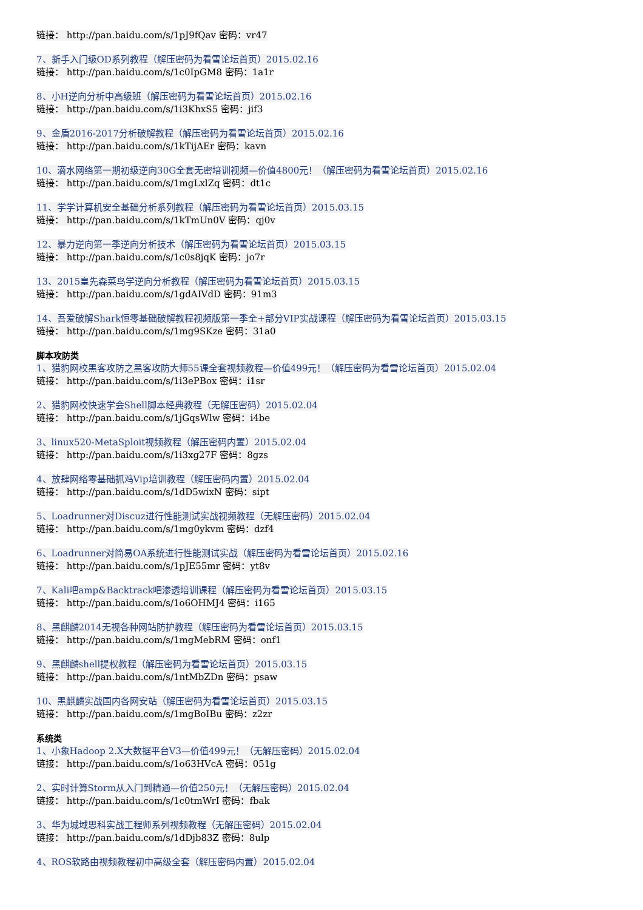链接： http://pan.baidu.com/s/1pJ9fQav 密码：vr47
7、新手入门级OD系列教程（解压密码为看雪论坛首页）2015.02.16
链接： http://pan.baidu.com/s/1c0IpGM8 密码：1a1r
8、小H逆向分析中高级班（解压密码为看雪论坛首页）2015.02.16
链接： http://pan.baidu.com/s/1i3KhxS5 密码：jif3
9、金盾2016-2017分析破解教程（解压密码为看雪论坛首页）2015.02.16
链接： http://pan.baidu.com/s/1kTijAEr 密码：kavn
10、滴水网络第一期初级逆向30G全套无密培训视频—价值4800元！（解压密码为看雪论坛首页）2015.02.16
链接： http://pan.baidu.com/s/1mgLxlZq 密码：dt1c
11、学学计算机安全基础分析系列教程（解压密码为看雪论坛首页）2015.03.15
链接： http://pan.baidu.com/s/1kTmUn0V 密码：qj0v
12、暴力逆向第一季逆向分析技术（解压密码为看雪论坛首页）2015.03.15
链接： http://pan.baidu.com/s/1c0s8jqK 密码：jo7r
13、2015皇先森菜鸟学逆向分析教程（解压密码为看雪论坛首页）2015.03.15
链接： http://pan.baidu.com/s/1gdAIVdD 密码：91m3
14、吾爱破解Shark恒零基础破解教程视频版第一季全+部分VIP实战课程（解压密码为看雪论坛首页）2015.03.15
链接： http://pan.baidu.com/s/1mg9SKze 密码：31a0
脚本攻防类
1、猎豹网校黑客攻防之黑客攻防大师55课全套视频教程—价值499元！（解压密码为看雪论坛首页）2015.02.04
链接： http://pan.baidu.com/s/1i3ePBox 密码：i1sr
2、猎豹网校快速学会Shell脚本经典教程（无解压密码）2015.02.04
链接： http://pan.baidu.com/s/1jGqsWlw 密码：i4be
3、linux520-MetaSploit视频教程（解压密码内置）2015.02.04
链接： http://pan.baidu.com/s/1i3xg27F 密码：8gzs
4、放肆网络零基础抓鸡Vip培训教程（解压密码内置）2015.02.04
链接： http://pan.baidu.com/s/1dD5wixN 密码：sipt
5、Loadrunner对Discuz进行性能测试实战视频教程（无解压密码）2015.02.04
链接： http://pan.baidu.com/s/1mg0ykvm 密码：dzf4
6、Loadrunner对简易OA系统进行性能测试实战（解压密码为看雪论坛首页）2015.02.16
链接： http://pan.baidu.com/s/1pJE55mr 密码：yt8v
7、Kali吧amp&Backtrack吧渗透培训课程（解压密码为看雪论坛首页）2015.03.15
链接： http://pan.baidu.com/s/1o6OHMJ4 密码：i165
8、黑麒麟2014无视各种网站防护教程（解压密码为看雪论坛首页）2015.03.15
链接： http://pan.baidu.com/s/1mgMebRM 密码：onf1
9、黑麒麟shell提权教程（解压密码为看雪论坛首页）2015.03.15
链接： http://pan.baidu.com/s/1ntMbZDn 密码：psaw
10、黑麒麟实战国内各网安站（解压密码为看雪论坛首页）2015.03.15
链接： http://pan.baidu.com/s/1mgBoIBu 密码：z2zr
系统类
1、小象Hadoop 2.X大数据平台V3—价值499元！（无解压密码）2015.02.04
链接： http://pan.baidu.com/s/1o63HVcA 密码：051g
2、实时计算Storm从入门到精通—价值250元！（无解压密码）2015.02.04
链接： http://pan.baidu.com/s/1c0tmWrI 密码：fbak
3、华为城域思科实战工程师系列视频教程（无解压密码）2015.02.04
链接： http://pan.baidu.com/s/1dDjb83Z 密码：8ulp
4、ROS软路由视频教程初中高级全套（解压密码内置）2015.02.04